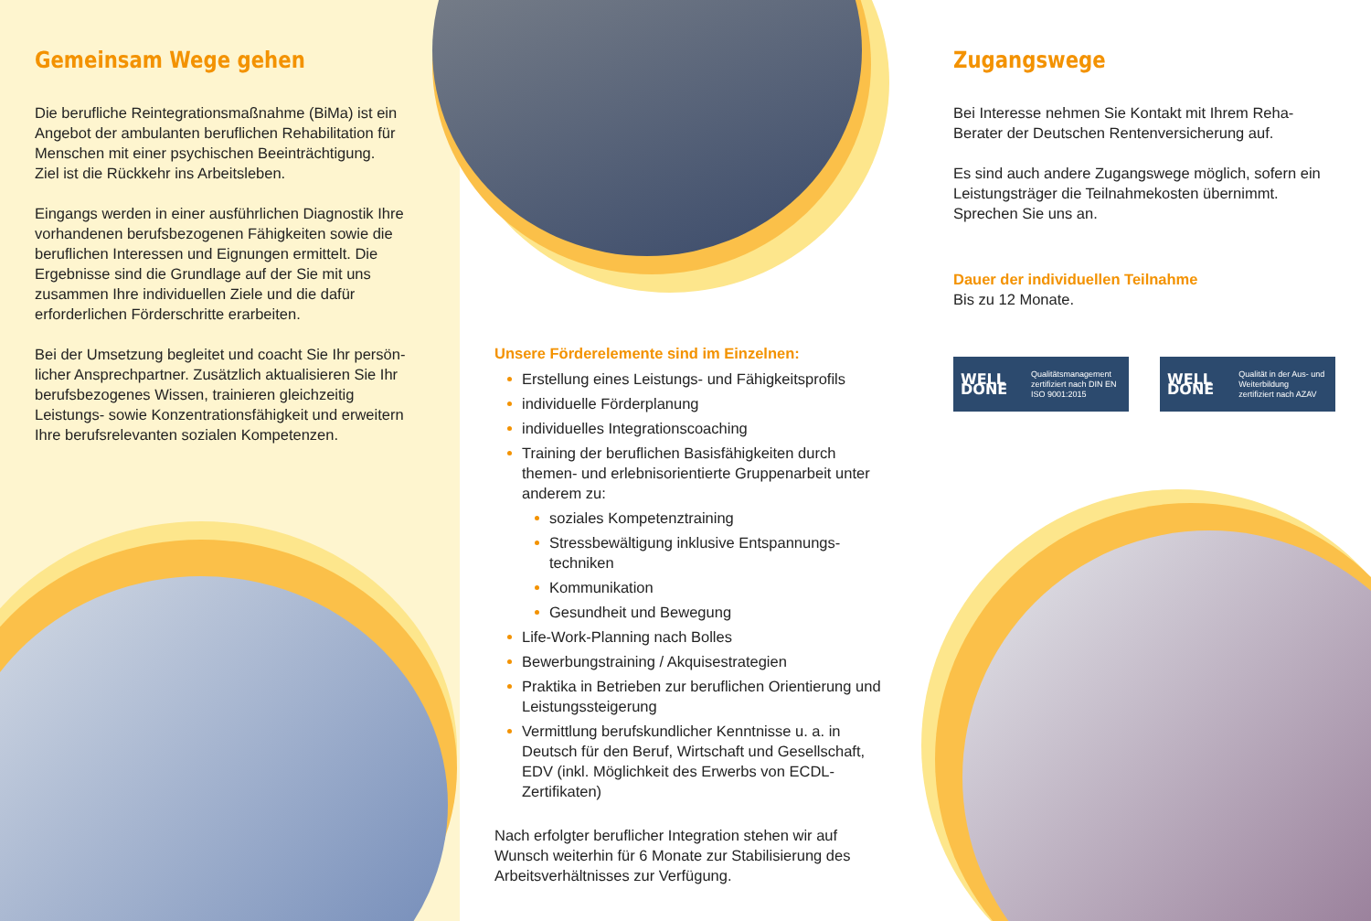Gemeinsam Wege gehen
Die berufliche Reintegrationsmaßnahme (BiMa) ist ein Angebot der ambulanten beruflichen Rehabilitation für Menschen mit einer psychischen Beeinträchtigung.
Ziel ist die Rückkehr ins Arbeitsleben.
Eingangs werden in einer ausführlichen Diagnostik Ihre vorhandenen berufsbezogenen Fähigkeiten sowie die beruflichen Interessen und Eignungen ermittelt. Die Ergeb­nisse sind die Grundlage auf der Sie mit uns zusammen Ihre individuellen Ziele und die dafür erforderlichen Förder­schritte erarbeiten.
Bei der Umsetzung begleitet und coacht Sie Ihr persön­licher Ansprechpartner. Zusätzlich aktualisieren Sie Ihr berufsbezogenes Wissen, trainieren gleichzeitig Leistungs- sowie Konzentrationsfähigkeit und erweitern Ihre berufs­relevanten sozialen Kompetenzen.
Unsere Förderelemente sind im Einzelnen:
Erstellung eines Leistungs- und Fähigkeitsprofils
individuelle Förderplanung
individuelles Integrationscoaching
Training der beruflichen Basisfähigkeiten durch themen- und erlebnisorientierte Gruppenarbeit unter anderem zu:
soziales Kompetenztraining
Stressbewältigung inklusive Entspannungs­techniken
Kommunikation
Gesundheit und Bewegung
Life-Work-Planning nach Bolles
Bewerbungstraining / Akquisestrategien
Praktika in Betrieben zur beruflichen Orientierung und Leistungssteigerung
Vermittlung berufskundlicher Kenntnisse u. a. in Deutsch für den Beruf, Wirtschaft und Gesellschaft, EDV (inkl. Möglichkeit des Erwerbs von ECDL-Zertifikaten)
Nach erfolgter beruflicher Integration stehen wir auf Wunsch weiterhin für 6 Monate zur Stabilisierung des Arbeitsverhältnisses zur Verfügung.
Zugangswege
Bei Interesse nehmen Sie Kontakt mit Ihrem Reha-Berater der Deutschen Rentenversicherung auf.
Es sind auch andere Zugangswege möglich, sofern ein Leistungsträger die Teilnahmekosten übernimmt. Sprechen Sie uns an.
Dauer der individuellen Teilnahme
Bis zu 12 Monate.
WELL DONE Qualitätsmanagement
zertifiziert nach DIN EN ISO 9001:2015
WELL DONE Qualität in der Aus- und Weiterbildung
zertifiziert nach AZAV